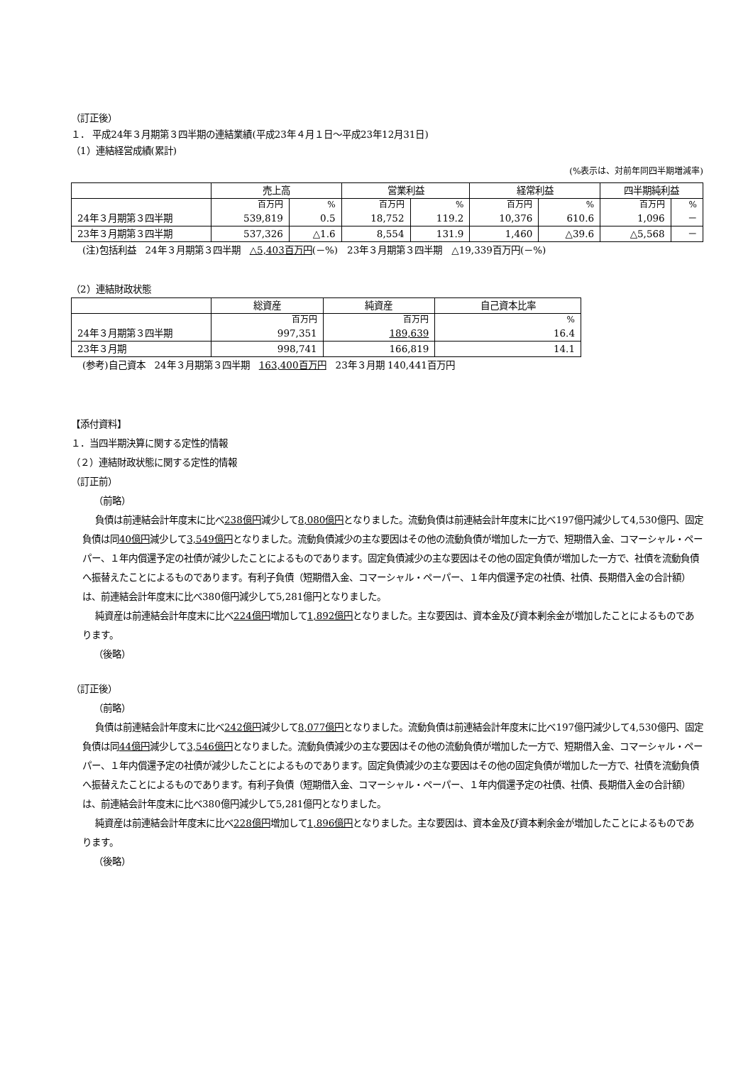（訂正後）
１． 平成24年３月期第３四半期の連結業績(平成23年４月１日～平成23年12月31日)
（1）連結経営成績(累計)
(%表示は、対前年同四半期増減率)
| | 売上高 | | 営業利益 | | 経常利益 | | 四半期純利益 | |
| --- | --- | --- | --- | --- | --- | --- | --- | --- |
| | 百万円 | % | 百万円 | % | 百万円 | % | 百万円 | % |
| 24年３月期第３四半期 | 539,819 | 0.5 | 18,752 | 119.2 | 10,376 | 610.6 | 1,096 | － |
| 23年３月期第３四半期 | 537,326 | △1.6 | 8,554 | 131.9 | 1,460 | △39.6 | △5,568 | － |
(注)包括利益　24年３月期第３四半期　△5,403百万円(－%)　23年３月期第３四半期　△19,339百万円(－%)
（2）連結財政状態
| | 総資産 | 純資産 | 自己資本比率 |
| --- | --- | --- | --- |
| | 百万円 | 百万円 | % |
| 24年３月期第３四半期 | 997,351 | 189,639 | 16.4 |
| 23年３月期 | 998,741 | 166,819 | 14.1 |
(参考)自己資本　24年３月期第３四半期　163,400百万円　23年３月期 140,441百万円
【添付資料】
１．当四半期決算に関する定性的情報
（２）連結財政状態に関する定性的情報
（訂正前）
（前略）
負債は前連結会計年度末に比べ238億円減少して8,080億円となりました。流動負債は前連結会計年度末に比べ197億円減少して4,530億円、固定負債は同40億円減少して3,549億円となりました。流動負債減少の主な要因はその他の流動負債が増加した一方で、短期借入金、コマーシャル・ペーパー、１年内償還予定の社債が減少したことによるものであります。固定負債減少の主な要因はその他の固定負債が増加した一方で、社債を流動負債へ振替えたことによるものであります。有利子負債（短期借入金、コマーシャル・ペーパー、１年内償還予定の社債、社債、長期借入金の合計額）は、前連結会計年度末に比べ380億円減少して5,281億円となりました。
純資産は前連結会計年度末に比べ224億円増加して1,892億円となりました。主な要因は、資本金及び資本剰余金が増加したことによるものであります。
（後略）
（訂正後）
（前略）
負債は前連結会計年度末に比べ242億円減少して8,077億円となりました。流動負債は前連結会計年度末に比べ197億円減少して4,530億円、固定負債は同44億円減少して3,546億円となりました。流動負債減少の主な要因はその他の流動負債が増加した一方で、短期借入金、コマーシャル・ペーパー、１年内償還予定の社債が減少したことによるものであります。固定負債減少の主な要因はその他の固定負債が増加した一方で、社債を流動負債へ振替えたことによるものであります。有利子負債（短期借入金、コマーシャル・ペーパー、１年内償還予定の社債、社債、長期借入金の合計額）は、前連結会計年度末に比べ380億円減少して5,281億円となりました。
純資産は前連結会計年度末に比べ228億円増加して1,896億円となりました。主な要因は、資本金及び資本剰余金が増加したことによるものであります。
（後略）